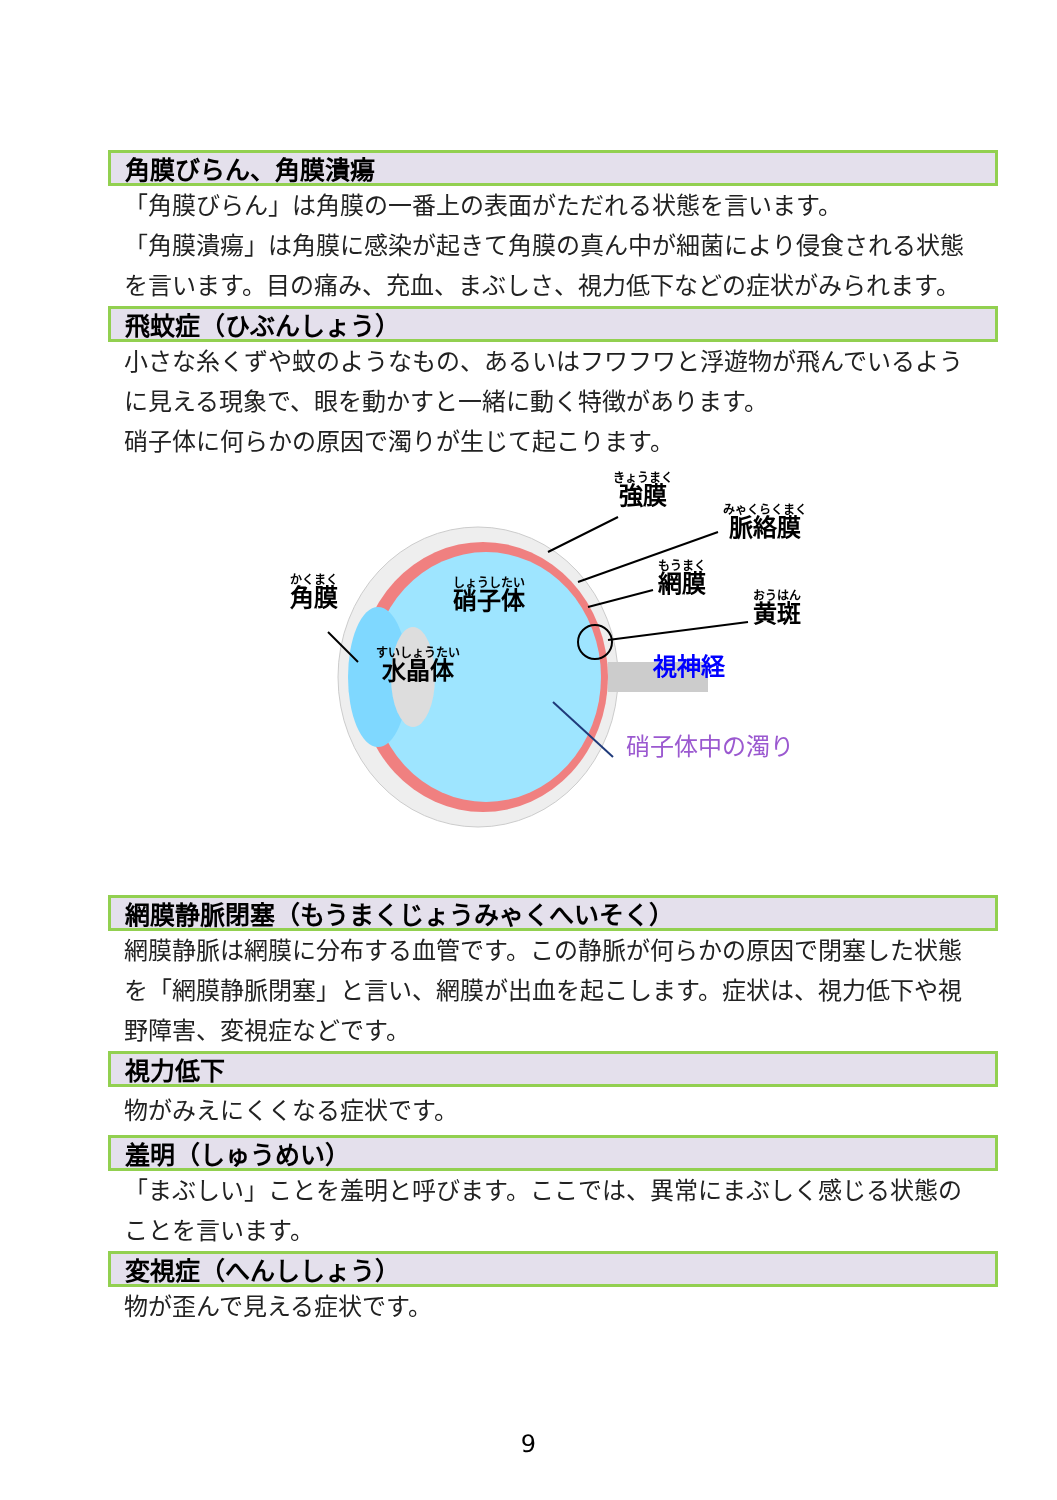角膜びらん、角膜潰瘍
「角膜びらん」は角膜の一番上の表面がただれる状態を言います。
「角膜潰瘍」は角膜に感染が起きて角膜の真ん中が細菌により侵食される状態を言います。目の痛み、充血、まぶしさ、視力低下などの症状がみられます。
飛蚊症（ひぶんしょう）
小さな糸くずや蚊のようなもの、あるいはフワフワと浮遊物が飛んでいるように見える現象で、眼を動かすと一緒に動く特徴があります。
硝子体に何らかの原因で濁りが生じて起こります。
きょうまく
強膜
みゃくらくまく
脈絡膜
もうまく
網膜
おうはん
黄斑
かくまく
角膜
しょうしたい
硝子体
すいしょうたい
水晶体
視神経
硝子体中の濁り
網膜静脈閉塞（もうまくじょうみゃくへいそく）
網膜静脈は網膜に分布する血管です。この静脈が何らかの原因で閉塞した状態を「網膜静脈閉塞」と言い、網膜が出血を起こします。症状は、視力低下や視野障害、変視症などです。
視力低下
物がみえにくくなる症状です。
羞明（しゅうめい）
「まぶしい」ことを羞明と呼びます。ここでは、異常にまぶしく感じる状態のことを言います。
変視症（へんししょう）
物が歪んで見える症状です。
9